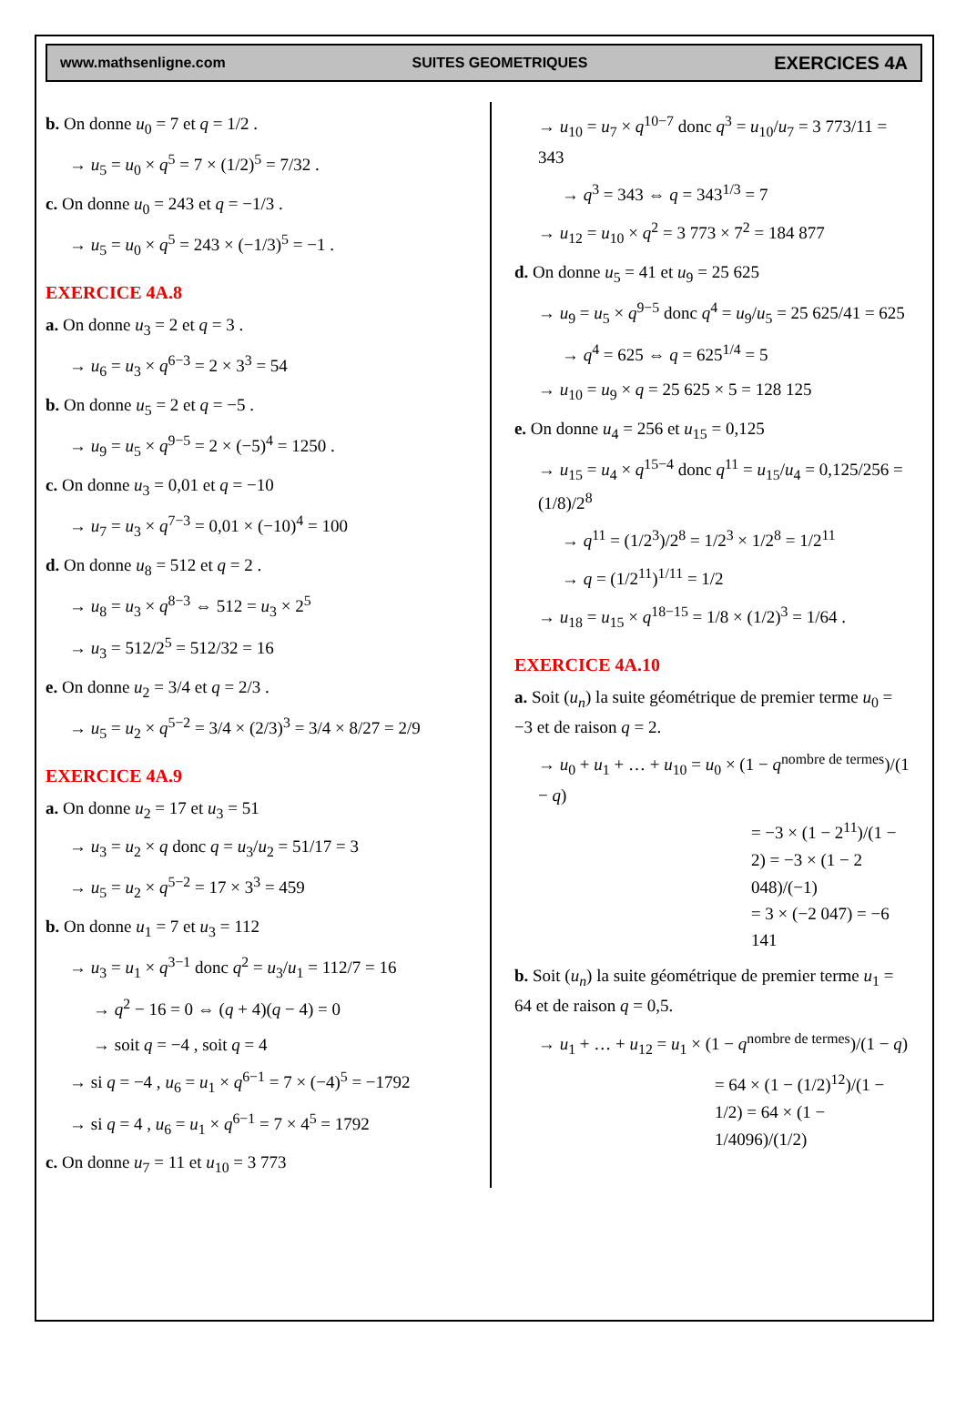www.mathsenligne.com SUITES GEOMETRIQUES EXERCICES 4A
b. On donne u<sub>0</sub> = 7 et q = 1/2 .
→ u<sub>5</sub> = u<sub>0</sub> × q<sup>5</sup> = 7 × (1/2)<sup>5</sup> = 7/32 .
c. On donne u<sub>0</sub> = 243 et q = −1/3 .
→ u<sub>5</sub> = u<sub>0</sub> × q<sup>5</sup> = 243 × (−1/3)<sup>5</sup> = −1 .
EXERCICE 4A.8
a. On donne u<sub>3</sub> = 2 et q = 3 .
→ u<sub>6</sub> = u<sub>3</sub> × q<sup>6−3</sup> = 2 × 3<sup>3</sup> = 54
b. On donne u<sub>5</sub> = 2 et q = −5 .
→ u<sub>9</sub> = u<sub>5</sub> × q<sup>9−5</sup> = 2 × (−5)<sup>4</sup> = 1250 .
c. On donne u<sub>3</sub> = 0,01 et q = −10
→ u<sub>7</sub> = u<sub>3</sub> × q<sup>7−3</sup> = 0,01 × (−10)<sup>4</sup> = 100
d. On donne u<sub>8</sub> = 512 et q = 2 .
→ u<sub>8</sub> = u<sub>3</sub> × q<sup>8−3</sup> ⇔ 512 = u<sub>3</sub> × 2<sup>5</sup>
→ u<sub>3</sub> = 512/2<sup>5</sup> = 512/32 = 16
e. On donne u<sub>2</sub> = 3/4 et q = 2/3 .
→ u<sub>5</sub> = u<sub>2</sub> × q<sup>5−2</sup> = 3/4 × (2/3)<sup>3</sup> = 3/4 × 8/27 = 2/9
EXERCICE 4A.9
a. On donne u<sub>2</sub> = 17 et u<sub>3</sub> = 51
→ u<sub>3</sub> = u<sub>2</sub> × q donc q = u<sub>3</sub>/u<sub>2</sub> = 51/17 = 3
→ u<sub>5</sub> = u<sub>2</sub> × q<sup>5−2</sup> = 17 × 3<sup>3</sup> = 459
b. On donne u<sub>1</sub> = 7 et u<sub>3</sub> = 112
→ u<sub>3</sub> = u<sub>1</sub> × q<sup>3−1</sup> donc q<sup>2</sup> = u<sub>3</sub>/u<sub>1</sub> = 112/7 = 16
→ q<sup>2</sup> − 16 = 0 ⇔ (q + 4)(q − 4) = 0
→ soit q = −4 , soit q = 4
→ si q = −4 , u<sub>6</sub> = u<sub>1</sub> × q<sup>6−1</sup> = 7 × (−4)<sup>5</sup> = −1792
→ si q = 4 , u<sub>6</sub> = u<sub>1</sub> × q<sup>6−1</sup> = 7 × 4<sup>5</sup> = 1792
c. On donne u<sub>7</sub> = 11 et u<sub>10</sub> = 3 773
→ u<sub>10</sub> = u<sub>7</sub> × q<sup>10−7</sup> donc q<sup>3</sup> = u<sub>10</sub>/u<sub>7</sub> = 3 773/11 = 343
→ q<sup>3</sup> = 343 ⇔ q = 343<sup>1/3</sup> = 7
→ u<sub>12</sub> = u<sub>10</sub> × q<sup>2</sup> = 3 773 × 7<sup>2</sup> = 184 877
d. On donne u<sub>5</sub> = 41 et u<sub>9</sub> = 25 625
→ u<sub>9</sub> = u<sub>5</sub> × q<sup>9−5</sup> donc q<sup>4</sup> = u<sub>9</sub>/u<sub>5</sub> = 25 625/41 = 625
→ q<sup>4</sup> = 625 ⇔ q = 625<sup>1/4</sup> = 5
→ u<sub>10</sub> = u<sub>9</sub> × q = 25 625 × 5 = 128 125
e. On donne u<sub>4</sub> = 256 et u<sub>15</sub> = 0,125
→ u<sub>15</sub> = u<sub>4</sub> × q<sup>15−4</sup> donc q<sup>11</sup> = u<sub>15</sub>/u<sub>4</sub> = 0,125/256 = (1/8)/2<sup>8</sup>
→ q<sup>11</sup> = (1/2<sup>3</sup>)/2<sup>8</sup> = 1/2<sup>3</sup> × 1/2<sup>8</sup> = 1/2<sup>11</sup>
→ q = (1/2<sup>11</sup>)<sup>1/11</sup> = 1/2
→ u<sub>18</sub> = u<sub>15</sub> × q<sup>18−15</sup> = 1/8 × (1/2)<sup>3</sup> = 1/64 .
EXERCICE 4A.10
a. Soit (u<sub>n</sub>) la suite géométrique de premier terme u<sub>0</sub> = −3 et de raison q = 2.
→ u<sub>0</sub> + u<sub>1</sub> + … + u<sub>10</sub> = u<sub>0</sub> × (1 − q<sup>nombre de termes</sup>)/(1 − q)
= −3 × (1 − 2<sup>11</sup>)/(1 − 2) = −3 × (1 − 2 048)/(−1)
= 3 × (−2 047) = −6 141
b. Soit (u<sub>n</sub>) la suite géométrique de premier terme u<sub>1</sub> = 64 et de raison q = 0,5.
→ u<sub>1</sub> + … + u<sub>12</sub> = u<sub>1</sub> × (1 − q<sup>nombre de termes</sup>)/(1 − q)
= 64 × (1 − (1/2)<sup>12</sup>)/(1 − 1/2) = 64 × (1 − 1/4096)/(1/2)